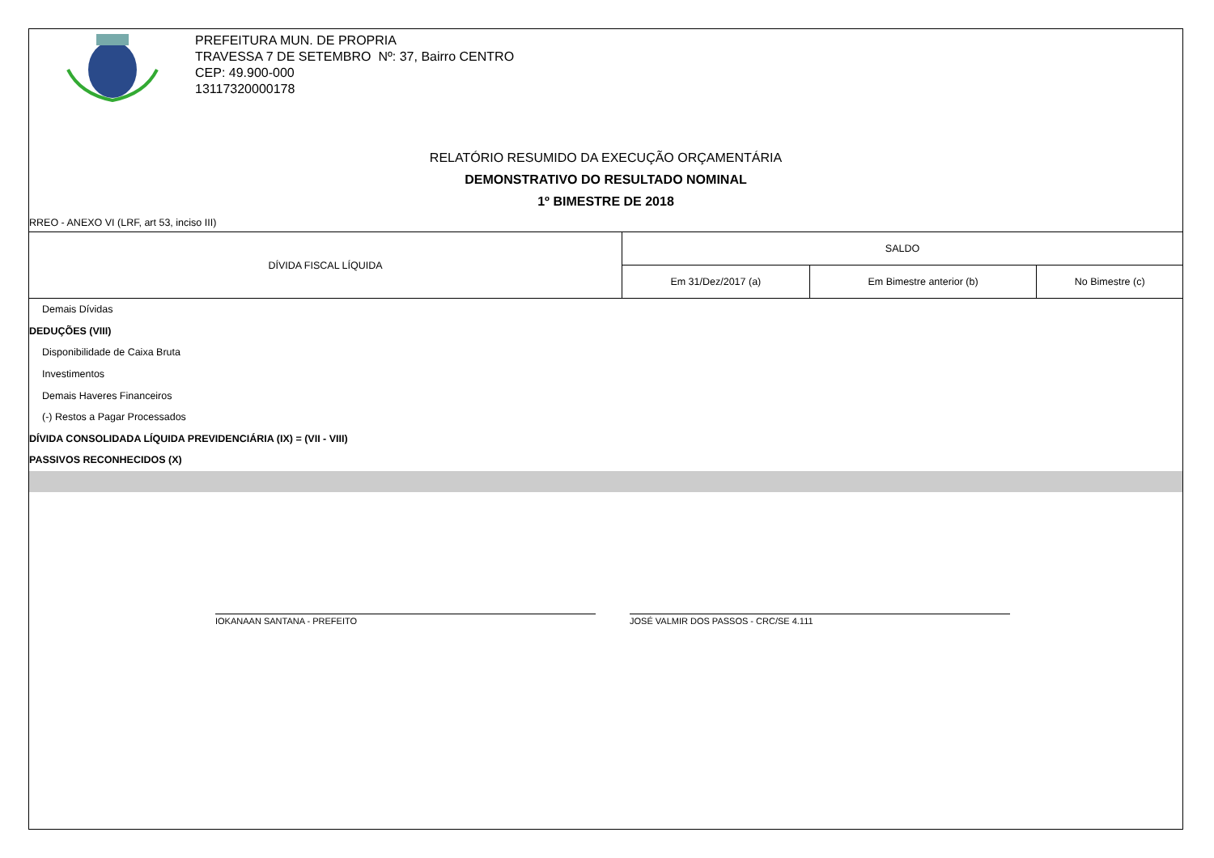PREFEITURA MUN. DE PROPRIA
TRAVESSA 7 DE SETEMBRO Nº: 37, Bairro CENTRO
CEP: 49.900-000
13117320000178
RELATÓRIO RESUMIDO DA EXECUÇÃO ORÇAMENTÁRIA
DEMONSTRATIVO DO RESULTADO NOMINAL
1º BIMESTRE DE 2018
RREO - ANEXO VI (LRF, art 53, inciso III)
| DÍVIDA FISCAL LÍQUIDA | SALDO | | |
| --- | --- | --- | --- |
| | Em 31/Dez/2017 (a) | Em Bimestre anterior (b) | No Bimestre (c) |
| Demais Dívidas | | | |
| DEDUÇÕES (VIII) | | | |
| Disponibilidade de Caixa Bruta | | | |
| Investimentos | | | |
| Demais Haveres Financeiros | | | |
| (-) Restos a Pagar Processados | | | |
| DÍVIDA CONSOLIDADA LÍQUIDA PREVIDENCIÁRIA (IX) = (VII - VIII) | | | |
| PASSIVOS RECONHECIDOS (X) | | | |
IOKANAAN SANTANA - PREFEITO JOSÉ VALMIR DOS PASSOS - CRC/SE 4.111